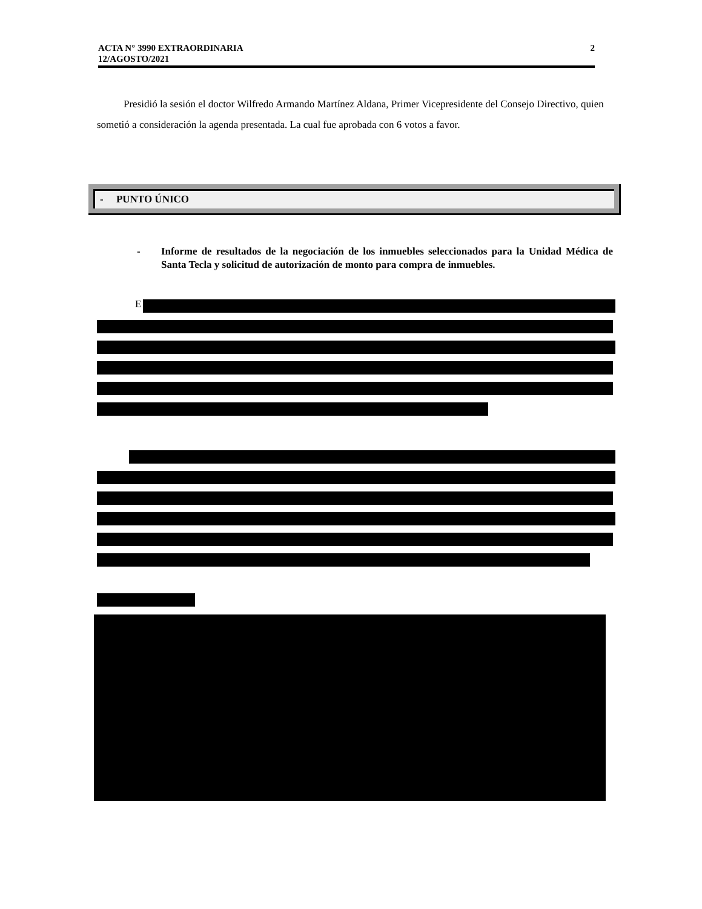2 ACTA N° 3990 EXTRAORDINARIA
12/AGOSTO/2021
Presidió la sesión el doctor Wilfredo Armando Martínez Aldana, Primer Vicepresidente del Consejo Directivo, quien sometió a consideración la agenda presentada. La cual fue aprobada con 6 votos a favor.
- PUNTO ÚNICO
- Informe de resultados de la negociación de los inmuebles seleccionados para la Unidad Médica de Santa Tecla y solicitud de autorización de monto para compra de inmuebles.
E